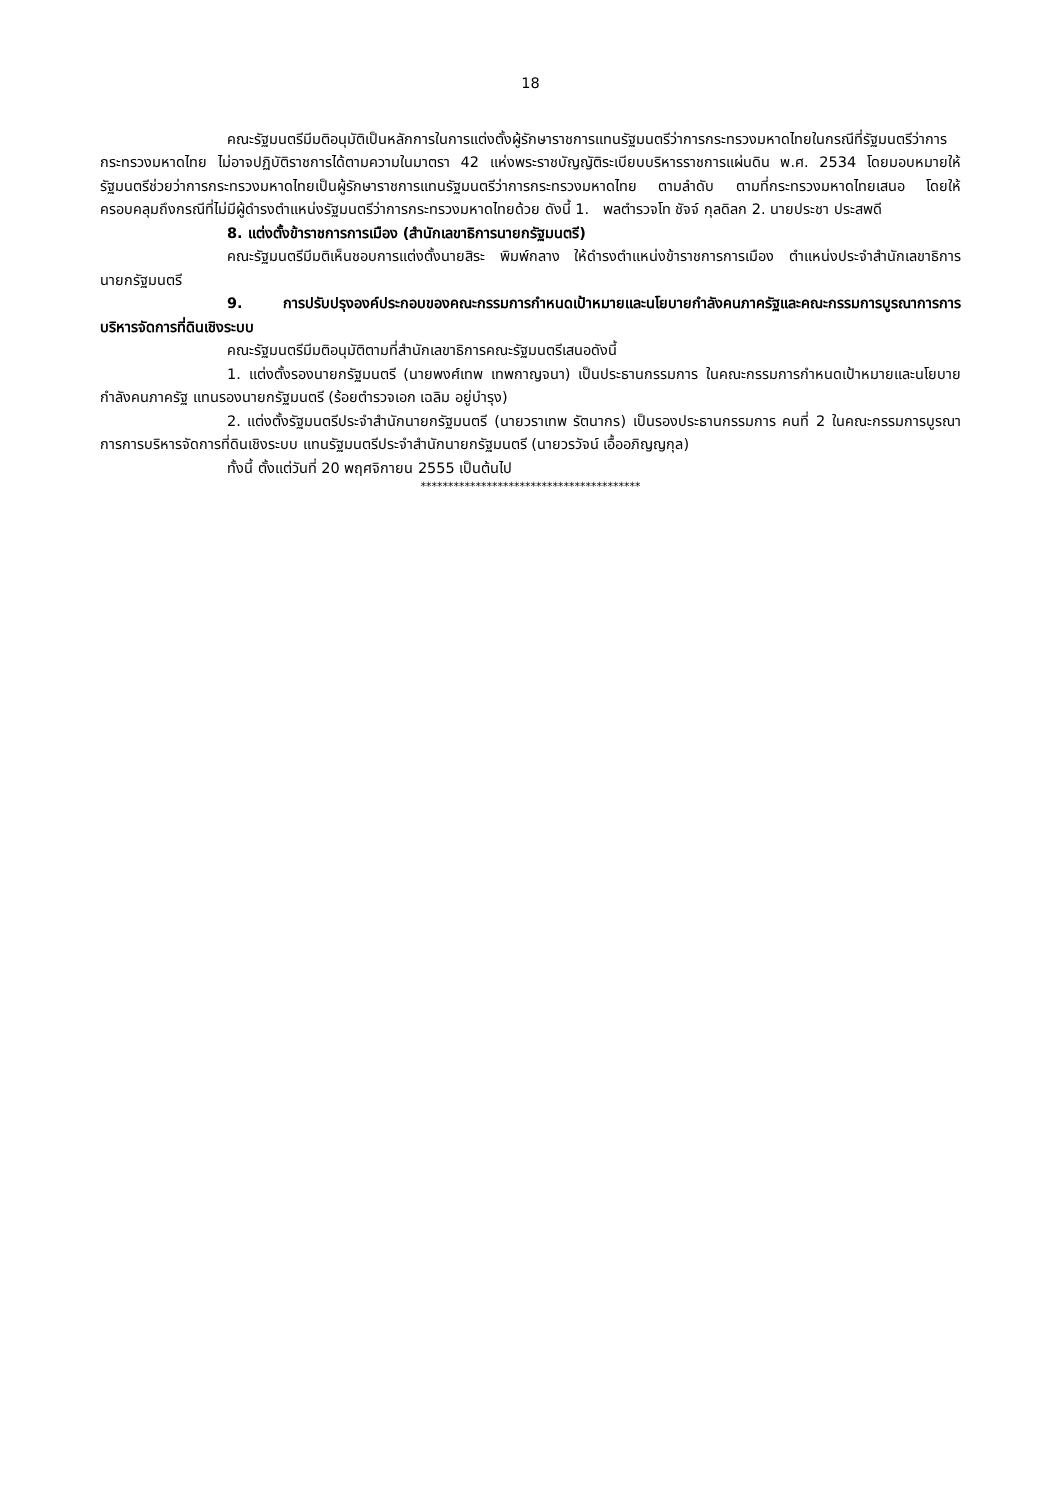18
คณะรัฐมนตรีมีมติอนุมัติเป็นหลักการในการแต่งตั้งผู้รักษาราชการแทนรัฐมนตรีว่าการกระทรวงมหาดไทยในกรณีที่รัฐมนตรีว่าการกระทรวงมหาดไทย ไม่อาจปฏิบัติราชการได้ตามความในมาตรา 42 แห่งพระราชบัญญัติระเบียบบริหารราชการแผ่นดิน พ.ศ. 2534 โดยมอบหมายให้รัฐมนตรีช่วยว่าการกระทรวงมหาดไทยเป็นผู้รักษาราชการแทนรัฐมนตรีว่าการกระทรวงมหาดไทย ตามลำดับ ตามที่กระทรวงมหาดไทยเสนอ โดยให้ครอบคลุมถึงกรณีที่ไม่มีผู้ดำรงตำแหน่งรัฐมนตรีว่าการกระทรวงมหาดไทยด้วย ดังนี้ 1. พลตำรวจโท ชัจจ์ กุลดิลก 2. นายประชา ประสพดี
8. แต่งตั้งข้าราชการการเมือง (สำนักเลขาธิการนายกรัฐมนตรี)
คณะรัฐมนตรีมีมติเห็นชอบการแต่งตั้งนายสิระ พิมพ์กลาง ให้ดำรงตำแหน่งข้าราชการการเมือง ตำแหน่งประจำสำนักเลขาธิการนายกรัฐมนตรี
9. การปรับปรุงองค์ประกอบของคณะกรรมการกำหนดเป้าหมายและนโยบายกำลังคนภาครัฐและคณะกรรมการบูรณาการการบริหารจัดการที่ดินเชิงระบบ
คณะรัฐมนตรีมีมติอนุมัติตามที่สำนักเลขาธิการคณะรัฐมนตรีเสนอดังนี้
1. แต่งตั้งรองนายกรัฐมนตรี (นายพงศ์เทพ เทพกาญจนา) เป็นประธานกรรมการ ในคณะกรรมการกำหนดเป้าหมายและนโยบายกำลังคนภาครัฐ แทนรองนายกรัฐมนตรี (ร้อยตำรวจเอก เฉลิม อยู่บำรุง)
2. แต่งตั้งรัฐมนตรีประจำสำนักนายกรัฐมนตรี (นายวราเทพ รัตนากร) เป็นรองประธานกรรมการ คนที่ 2 ในคณะกรรมการบูรณาการการบริหารจัดการที่ดินเชิงระบบ แทนรัฐมนตรีประจำสำนักนายกรัฐมนตรี (นายวรวัจน์ เอื้ออภิญญกุล)
ทั้งนี้ ตั้งแต่วันที่ 20 พฤศจิกายน 2555 เป็นต้นไป
****************************************